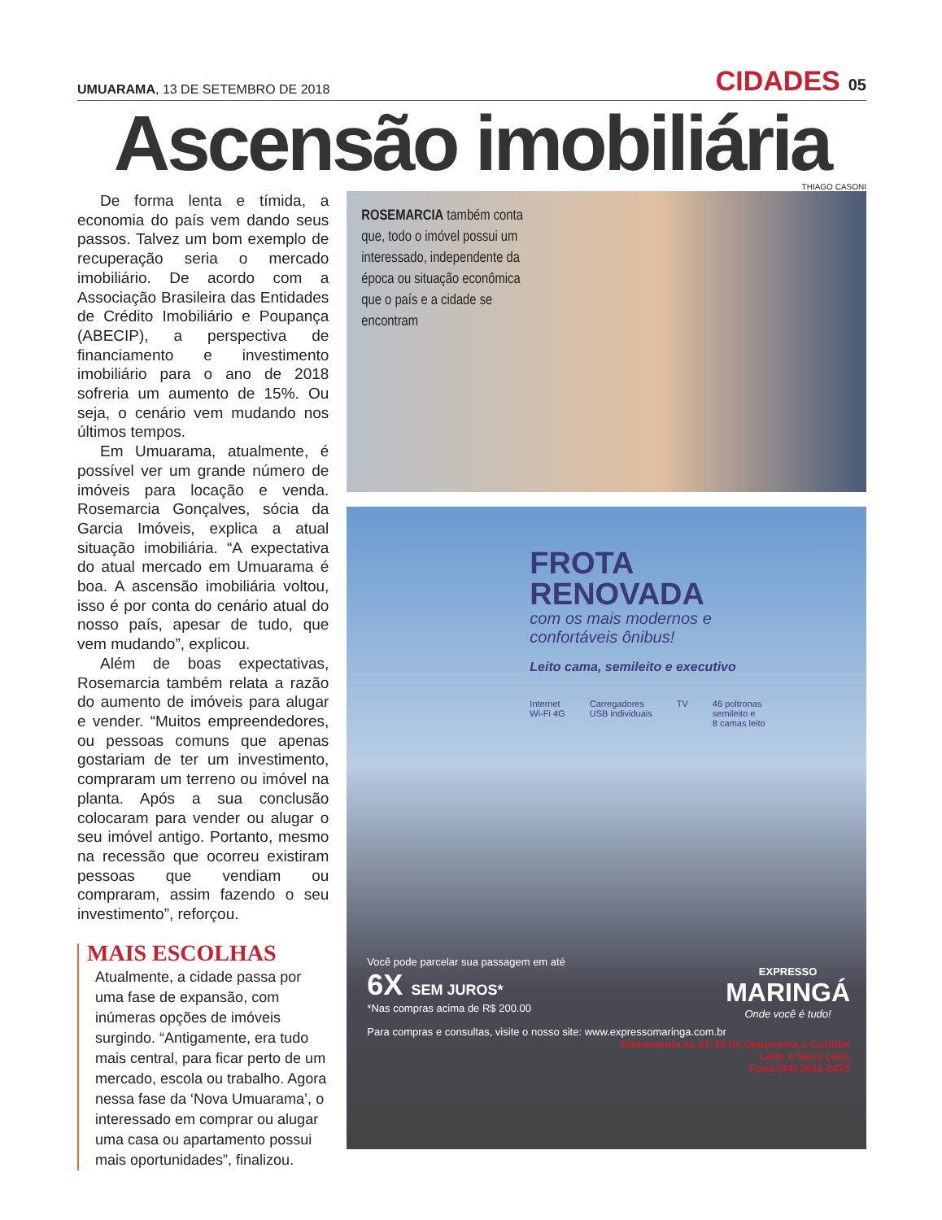UMUARAMA, 13 DE SETEMBRO DE 2018
CIDADES 05
Ascensão imobiliária
THIAGO CASONI
De forma lenta e tímida, a economia do país vem dando seus passos. Talvez um bom exemplo de recuperação seria o mercado imobiliário. De acordo com a Associação Brasileira das Entidades de Crédito Imobiliário e Poupança (ABECIP), a perspectiva de financiamento e investimento imobiliário para o ano de 2018 sofreria um aumento de 15%. Ou seja, o cenário vem mudando nos últimos tempos.
Em Umuarama, atualmente, é possível ver um grande número de imóveis para locação e venda. Rosemarcia Gonçalves, sócia da Garcia Imóveis, explica a atual situação imobiliária. “A expectativa do atual mercado em Umuarama é boa. A ascensão imobiliária voltou, isso é por conta do cenário atual do nosso país, apesar de tudo, que vem mudando”, explicou.
Além de boas expectativas, Rosemarcia também relata a razão do aumento de imóveis para alugar e vender. “Muitos empreendedores, ou pessoas comuns que apenas gostariam de ter um investimento, compraram um terreno ou imóvel na planta. Após a sua conclusão colocaram para vender ou alugar o seu imóvel antigo. Portanto, mesmo na recessão que ocorreu existiram pessoas que vendiam ou compraram, assim fazendo o seu investimento”, reforçou.
MAIS ESCOLHAS
Atualmente, a cidade passa por uma fase de expansão, com inúmeras opções de imóveis surgindo. “Antigamente, era tudo mais central, para ficar perto de um mercado, escola ou trabalho. Agora nessa fase da ‘Nova Umuarama’, o interessado em comprar ou alugar uma casa ou apartamento possui mais oportunidades”, finalizou.
ROSEMARCIA também conta que, todo o imóvel possui um interessado, independente da época ou situação econômica que o país e a cidade se encontram
FROTA
RENOVADA
com os mais modernos e
confortáveis ônibus!
Leito cama, semileito e executivo
Internet
Wi-Fi 4G Carregadores
USB individuais TV 46 poltronas
semileito e
8 camas leito
Você pode parcelar sua passagem em até
6X SEM JUROS*
*Nas compras acima de R$ 200.00
EXPRESSO
MARINGÁ
Onde você é tudo!
Para compras e consultas, visite o nosso site: www.expressomaringa.com.br
Diariamente as 21:15 hs Umuarama a Curitiba
Leito e Semi Leito
Fone:(44) 3622-2475